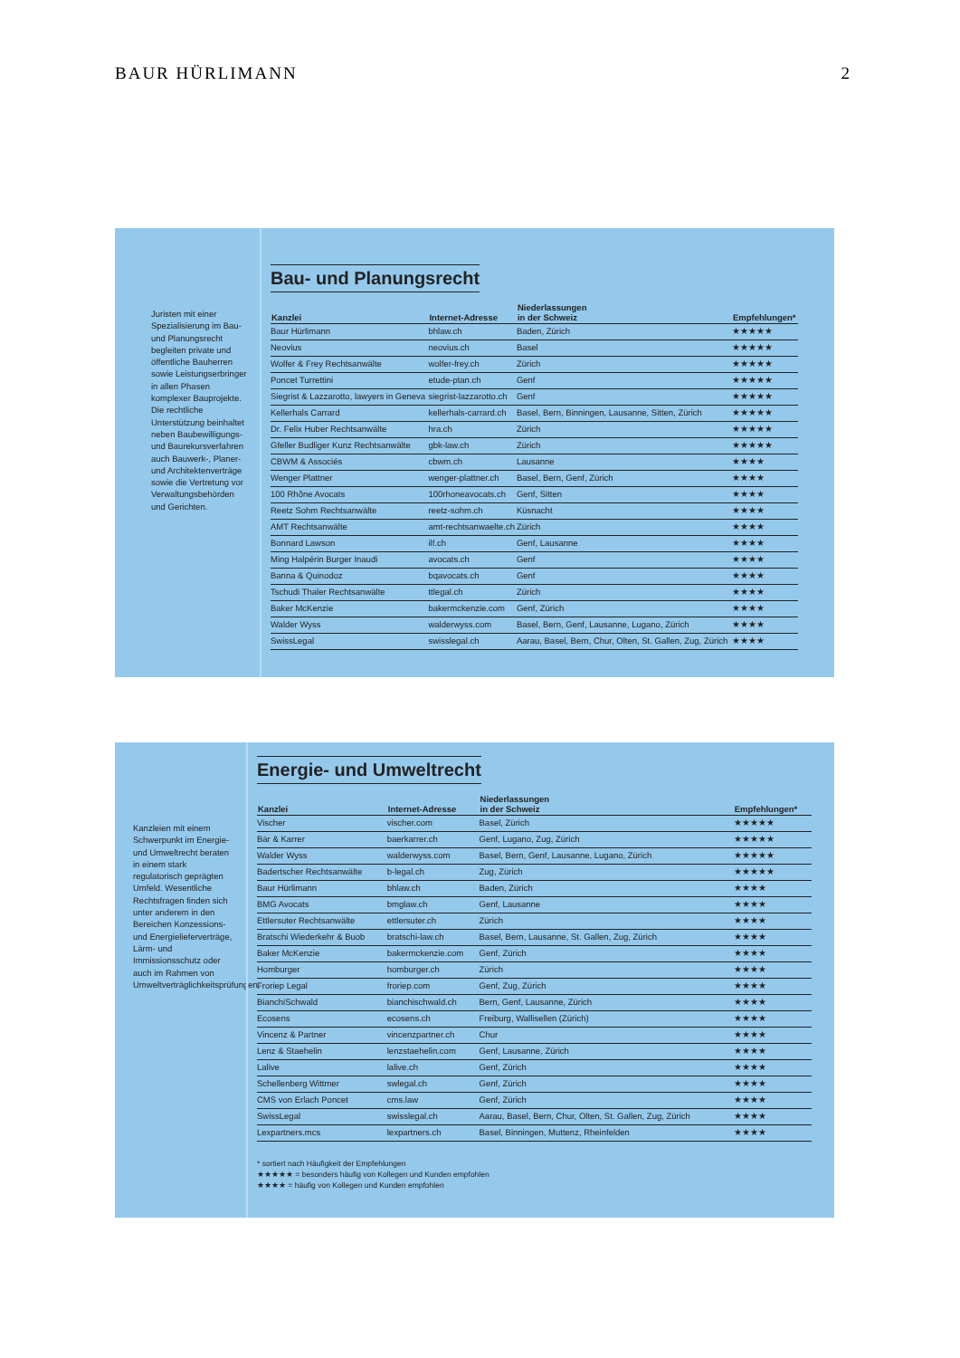BAUR HÜRLIMANN 2
Juristen mit einer Spezialisierung im Bau- und Planungsrecht begleiten private und öffentliche Bauherren sowie Leistungserbringer in allen Phasen komplexer Bauprojekte. Die rechtliche Unterstützung beinhaltet neben Baubewilligungs- und Baurekursverfahren auch Bauwerk-, Planer- und Architektenverträge sowie die Vertretung vor Verwaltungsbehörden und Gerichten.
Bau- und Planungsrecht
| Kanzlei | Internet-Adresse | Niederlassungen in der Schweiz | Empfehlungen* |
| --- | --- | --- | --- |
| Baur Hürlimann | bhlaw.ch | Baden, Zürich | ★★★★★ |
| Neovius | neovius.ch | Basel | ★★★★★ |
| Wolfer & Frey Rechtsanwälte | wolfer-frey.ch | Zürich | ★★★★★ |
| Poncet Turrettini | etude-ptan.ch | Genf | ★★★★★ |
| Siegrist & Lazzarotto, lawyers in Geneva | siegrist-lazzarotto.ch | Genf | ★★★★★ |
| Kellerhals Carrard | kellerhals-carrard.ch | Basel, Bern, Binningen, Lausanne, Sitten, Zürich | ★★★★★ |
| Dr. Felix Huber Rechtsanwälte | hra.ch | Zürich | ★★★★★ |
| Gfeller Budliger Kunz Rechtsanwälte | gbk-law.ch | Zürich | ★★★★★ |
| CBWM & Associés | cbwm.ch | Lausanne | ★★★★ |
| Wenger Plattner | wenger-plattner.ch | Basel, Bern, Genf, Zürich | ★★★★ |
| 100 Rhône Avocats | 100rhoneavocats.ch | Genf, Sitten | ★★★★ |
| Reetz Sohm Rechtsanwälte | reetz-sohm.ch | Küsnacht | ★★★★ |
| AMT Rechtsanwälte | amt-rechtsanwaelte.ch | Zürich | ★★★★ |
| Bonnard Lawson | ilf.ch | Genf, Lausanne | ★★★★ |
| Ming Halpérin Burger Inaudi | avocats.ch | Genf | ★★★★ |
| Banna & Quinodoz | bqavocats.ch | Genf | ★★★★ |
| Tschudi Thaler Rechtsanwälte | ttlegal.ch | Zürich | ★★★★ |
| Baker McKenzie | bakermckenzie.com | Genf, Zürich | ★★★★ |
| Walder Wyss | walderwyss.com | Basel, Bern, Genf, Lausanne, Lugano, Zürich | ★★★★ |
| SwissLegal | swisslegal.ch | Aarau, Basel, Bern, Chur, Olten, St. Gallen, Zug, Zürich | ★★★★ |
Kanzleien mit einem Schwerpunkt im Energie- und Umweltrecht beraten in einem stark regulatorisch geprägten Umfeld. Wesentliche Rechtsfragen finden sich unter anderem in den Bereichen Konzessions- und Energielieferverträge, Lärm- und Immissionsschutz oder auch im Rahmen von Umweltverträglichkeitsprüfungen.
Energie- und Umweltrecht
| Kanzlei | Internet-Adresse | Niederlassungen in der Schweiz | Empfehlungen* |
| --- | --- | --- | --- |
| Vischer | vischer.com | Basel, Zürich | ★★★★★ |
| Bär & Karrer | baerkarrer.ch | Genf, Lugano, Zug, Zürich | ★★★★★ |
| Walder Wyss | walderwyss.com | Basel, Bern, Genf, Lausanne, Lugano, Zürich | ★★★★★ |
| Badertscher Rechtsanwälte | b-legal.ch | Zug, Zürich | ★★★★★ |
| Baur Hürlimann | bhlaw.ch | Baden, Zürich | ★★★★ |
| BMG Avocats | bmglaw.ch | Genf, Lausanne | ★★★★ |
| Ettlersuter Rechtsanwälte | ettlersuter.ch | Zürich | ★★★★ |
| Bratschi Wiederkehr & Buob | bratschi-law.ch | Basel, Bern, Lausanne, St. Gallen, Zug, Zürich | ★★★★ |
| Baker McKenzie | bakermckenzie.com | Genf, Zürich | ★★★★ |
| Homburger | homburger.ch | Zürich | ★★★★ |
| Froriep Legal | froriep.com | Genf, Zug, Zürich | ★★★★ |
| BianchiSchwald | bianchischwald.ch | Bern, Genf, Lausanne, Zürich | ★★★★ |
| Ecosens | ecosens.ch | Freiburg, Wallisellen (Zürich) | ★★★★ |
| Vincenz & Partner | vincenzpartner.ch | Chur | ★★★★ |
| Lenz & Staehelin | lenzstaehelin.com | Genf, Lausanne, Zürich | ★★★★ |
| Lalive | lalive.ch | Genf, Zürich | ★★★★ |
| Schellenberg Wittmer | swlegal.ch | Genf, Zürich | ★★★★ |
| CMS von Erlach Poncet | cms.law | Genf, Zürich | ★★★★ |
| SwissLegal | swisslegal.ch | Aarau, Basel, Bern, Chur, Olten, St. Gallen, Zug, Zürich | ★★★★ |
| Lexpartners.mcs | lexpartners.ch | Basel, Binningen, Muttenz, Rheinfelden | ★★★★ |
* sortiert nach Häufigkeit der Empfehlungen
★★★★★ = besonders häufig von Kollegen und Kunden empfohlen
★★★★ = häufig von Kollegen und Kunden empfohlen